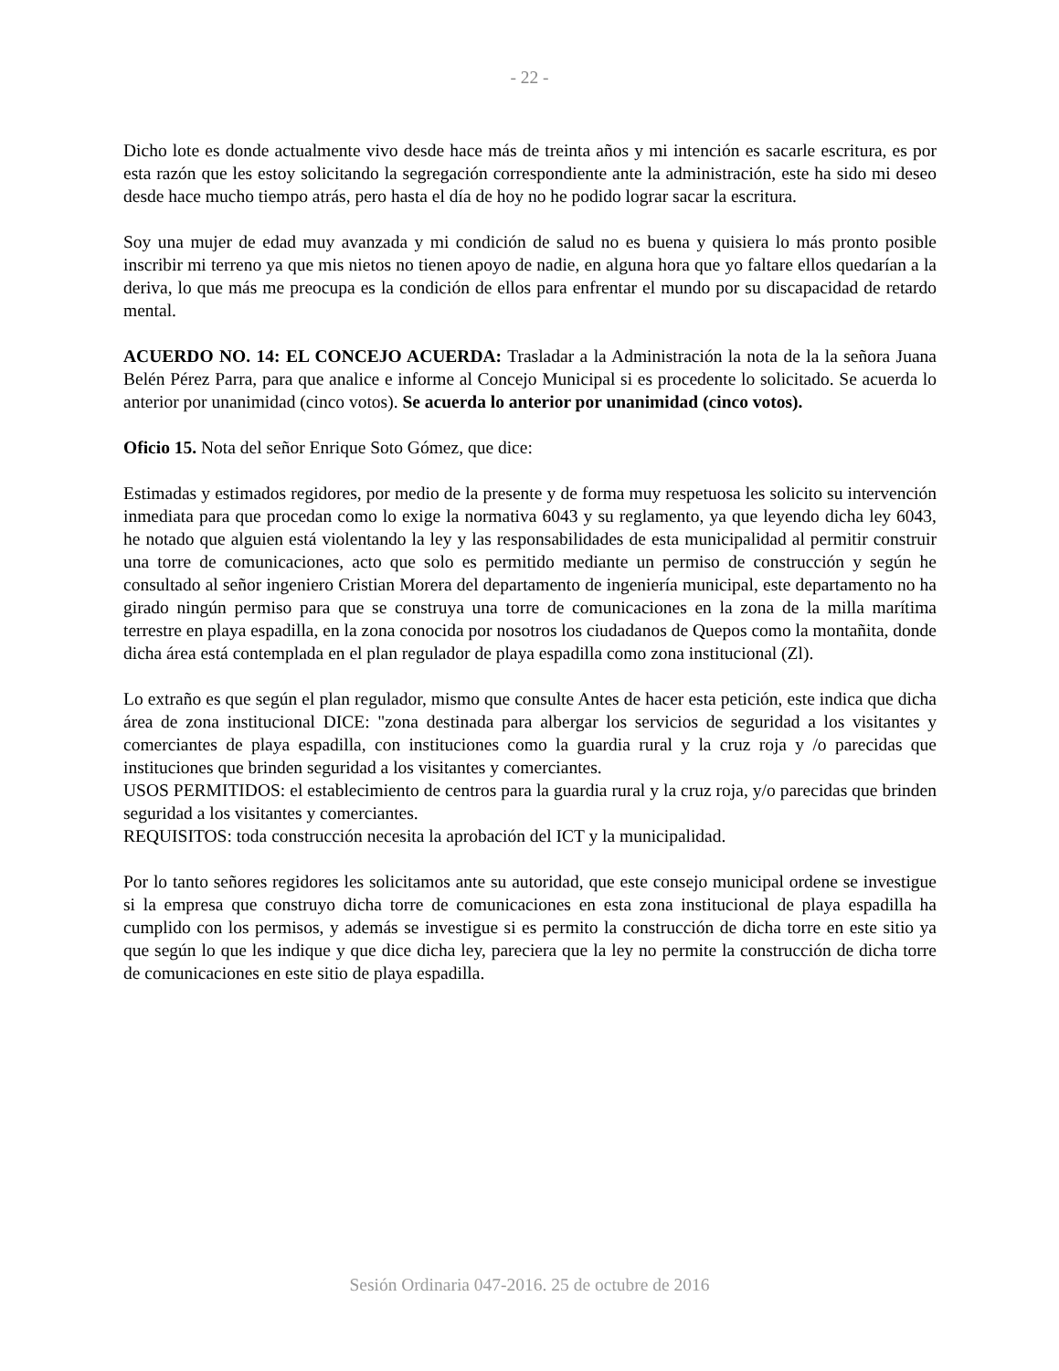- 22 -
Dicho lote es donde actualmente vivo desde hace más de treinta años y mi intención es sacarle escritura, es por esta razón que les estoy solicitando la segregación correspondiente ante la administración, este ha sido mi deseo desde hace mucho tiempo atrás, pero hasta el día de hoy no he podido lograr sacar la escritura.
Soy una mujer de edad muy avanzada y mi condición de salud no es buena y quisiera lo más pronto posible inscribir mi terreno ya que mis nietos no tienen apoyo de nadie, en alguna hora que yo faltare ellos quedarían a la deriva, lo que más me preocupa es la condición de ellos para enfrentar el mundo por su discapacidad de retardo mental.
ACUERDO NO. 14: EL CONCEJO ACUERDA: Trasladar a la Administración la nota de la la señora Juana Belén Pérez Parra, para que analice e informe al Concejo Municipal si es procedente lo solicitado. Se acuerda lo anterior por unanimidad (cinco votos). Se acuerda lo anterior por unanimidad (cinco votos).
Oficio 15. Nota del señor Enrique Soto Gómez, que dice:
Estimadas y estimados regidores, por medio de la presente y de forma muy respetuosa les solicito su intervención inmediata para que procedan como lo exige la normativa 6043 y su reglamento, ya que leyendo dicha ley 6043, he notado que alguien está violentando la ley y las responsabilidades de esta municipalidad al permitir construir una torre de comunicaciones, acto que solo es permitido mediante un permiso de construcción y según he consultado al señor ingeniero Cristian Morera del departamento de ingeniería municipal, este departamento no ha girado ningún permiso para que se construya una torre de comunicaciones en la zona de la milla marítima terrestre en playa espadilla, en la zona conocida por nosotros los ciudadanos de Quepos como la montañita, donde dicha área está contemplada en el plan regulador de playa espadilla como zona institucional (Zl).
Lo extraño es que según el plan regulador, mismo que consulte Antes de hacer esta petición, este indica que dicha área de zona institucional DICE: "zona destinada para albergar los servicios de seguridad a los visitantes y comerciantes de playa espadilla, con instituciones como la guardia rural y la cruz roja y /o parecidas que instituciones que brinden seguridad a los visitantes y comerciantes.
USOS PERMITIDOS: el establecimiento de centros para la guardia rural y la cruz roja, y/o parecidas que brinden seguridad a los visitantes y comerciantes.
REQUISITOS: toda construcción necesita la aprobación del ICT y la municipalidad.
Por lo tanto señores regidores les solicitamos ante su autoridad, que este consejo municipal ordene se investigue si la empresa que construyo dicha torre de comunicaciones en esta zona institucional de playa espadilla ha cumplido con los permisos, y además se investigue si es permito la construcción de dicha torre en este sitio ya que según lo que les indique y que dice dicha ley, pareciera que la ley no permite la construcción de dicha torre de comunicaciones en este sitio de playa espadilla.
Sesión Ordinaria 047-2016. 25 de octubre de 2016